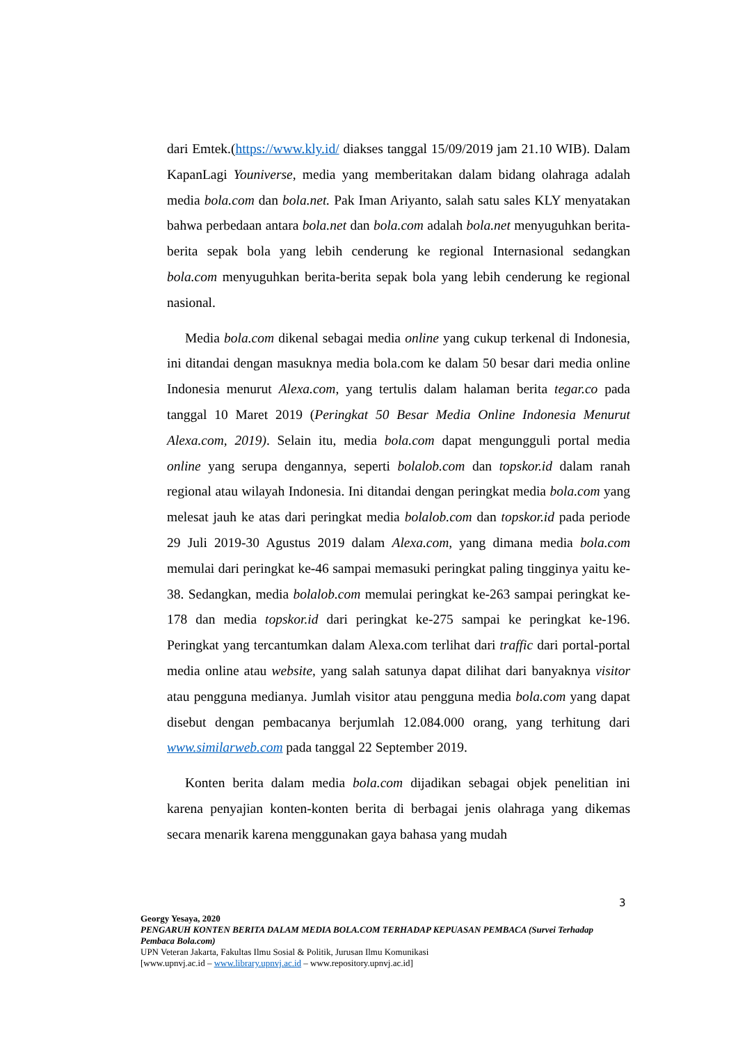dari Emtek.(https://www.kly.id/ diakses tanggal 15/09/2019 jam 21.10 WIB). Dalam KapanLagi Youniverse, media yang memberitakan dalam bidang olahraga adalah media bola.com dan bola.net. Pak Iman Ariyanto, salah satu sales KLY menyatakan bahwa perbedaan antara bola.net dan bola.com adalah bola.net menyuguhkan berita-berita sepak bola yang lebih cenderung ke regional Internasional sedangkan bola.com menyuguhkan berita-berita sepak bola yang lebih cenderung ke regional nasional.
Media bola.com dikenal sebagai media online yang cukup terkenal di Indonesia, ini ditandai dengan masuknya media bola.com ke dalam 50 besar dari media online Indonesia menurut Alexa.com, yang tertulis dalam halaman berita tegar.co pada tanggal 10 Maret 2019 (Peringkat 50 Besar Media Online Indonesia Menurut Alexa.com, 2019). Selain itu, media bola.com dapat mengungguli portal media online yang serupa dengannya, seperti bolalob.com dan topskor.id dalam ranah regional atau wilayah Indonesia. Ini ditandai dengan peringkat media bola.com yang melesat jauh ke atas dari peringkat media bolalob.com dan topskor.id pada periode 29 Juli 2019-30 Agustus 2019 dalam Alexa.com, yang dimana media bola.com memulai dari peringkat ke-46 sampai memasuki peringkat paling tingginya yaitu ke-38. Sedangkan, media bolalob.com memulai peringkat ke-263 sampai peringkat ke-178 dan media topskor.id dari peringkat ke-275 sampai ke peringkat ke-196. Peringkat yang tercantumkan dalam Alexa.com terlihat dari traffic dari portal-portal media online atau website, yang salah satunya dapat dilihat dari banyaknya visitor atau pengguna medianya. Jumlah visitor atau pengguna media bola.com yang dapat disebut dengan pembacanya berjumlah 12.084.000 orang, yang terhitung dari www.similarweb.com pada tanggal 22 September 2019.
Konten berita dalam media bola.com dijadikan sebagai objek penelitian ini karena penyajian konten-konten berita di berbagai jenis olahraga yang dikemas secara menarik karena menggunakan gaya bahasa yang mudah
3
Georgy Yesaya, 2020
PENGARUH KONTEN BERITA DALAM MEDIA BOLA.COM TERHADAP KEPUASAN PEMBACA (Survei Terhadap Pembaca Bola.com)
UPN Veteran Jakarta, Fakultas Ilmu Sosial & Politik, Jurusan Ilmu Komunikasi
[www.upnvj.ac.id – www.library.upnvj.ac.id – www.repository.upnvj.ac.id]